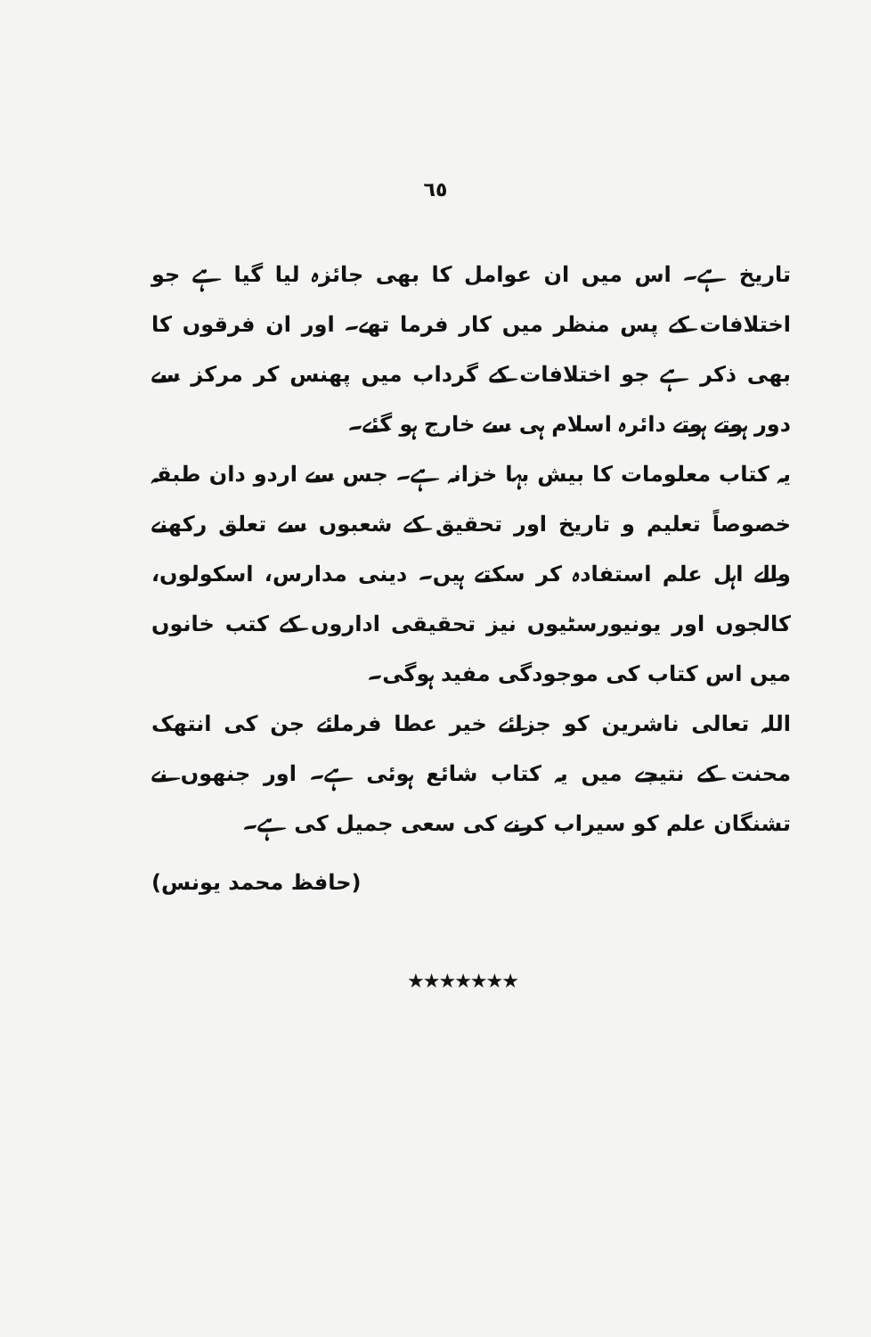٦٥
تاریخ ہے۔ اس میں ان عوامل کا بھی جائزہ لیا گیا ہے جو اختلافات کے پس منظر میں کار فرما تھے۔ اور ان فرقوں کا بھی ذکر ہے جو اختلافات کے گرداب میں پھنس کر مرکز سے دور ہوتے ہوتے دائرہ اسلام ہی سے خارج ہو گئے۔
یہ کتاب معلومات کا بیش بہا خزانہ ہے۔ جس سے اردو دان طبقہ خصوصاً تعلیم و تاریخ اور تحقیق کے شعبوں سے تعلق رکھنے والے اہل علم استفادہ کر سکتے ہیں۔ دینی مدارس، اسکولوں، کالجوں اور یونیورسٹیوں نیز تحقیقی اداروں کے کتب خانوں میں اس کتاب کی موجودگی مفید ہوگی۔
اللہ تعالی ناشرین کو جزائے خیر عطا فرمائے جن کی انتھک محنت کے نتیجے میں یہ کتاب شائع ہوئی ہے۔ اور جنھوں نے تشنگان علم کو سیراب کرنے کی سعی جمیل کی ہے۔
(حافظ محمد یونس)
★★★★★★★